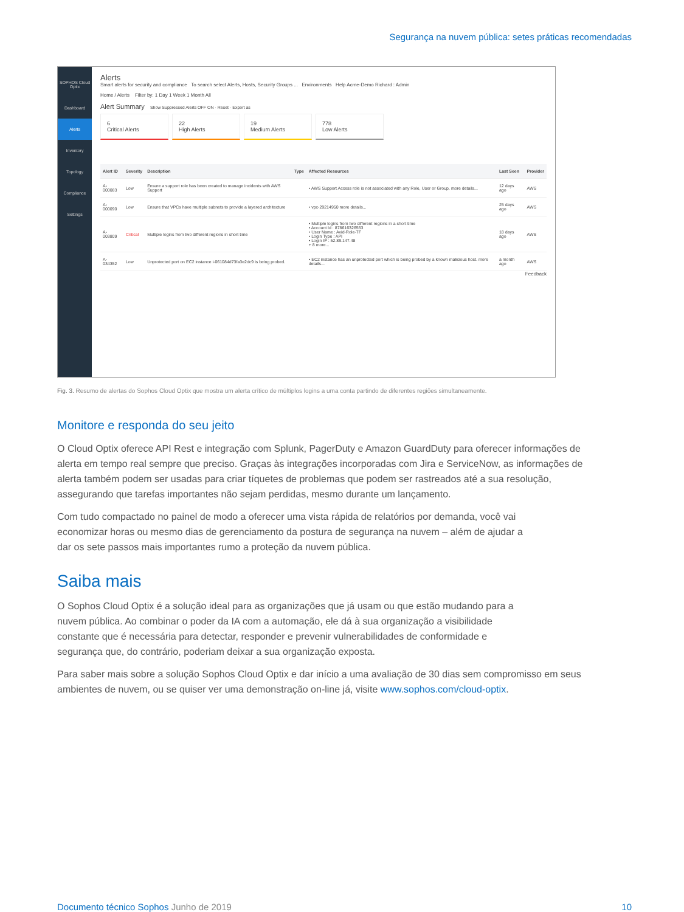Segurança na nuvem pública: setes práticas recomendadas
SOPHOS Cloud Optix
Dashboard
Alerts
Inventory
Topology
Compliance
Settings
Alerts
Smart alerts for security and compliance To search select Alerts, Hosts, Security Groups ... Environments Help Acme-Demo Richard : Admin
Home / Alerts Filter by: 1 Day 1 Week 1 Month All
Alert Summary Show Suppressed Alerts OFF ON · Reset · Export as
6
Critical Alerts
22
High Alerts
19
Medium Alerts
778
Low Alerts
| Alert ID | Severity | Description | Type | Affected Resources | Last Seen | Provider |
| --- | --- | --- | --- | --- | --- | --- |
| A-000083 | Low | Ensure a support role has been created to manage incidents with AWS Support | | • AWS Support Access role is not associated with any Role, User or Group. more details... | 12 days ago | AWS |
| A-000090 | Low | Ensure that VPCs have multiple subnets to provide a layered architecture | | • vpc-29214950 more details... | 25 days ago | AWS |
| A-003809 | Critical | Multiple logins from two different regions in short time | | • Multiple logins from two different regions in a short time • Account Id : 878616326553 • User Name : Avid-Role-TF • Login Type : API • Login IP : 52.89.147.48 + 8 more... | 18 days ago | AWS |
| A-034352 | Low | Unprotected port on EC2 instance i-061084d73fa3e2dc9 is being probed. | | • EC2 instance has an unprotected port which is being probed by a known malicious host. more details... | a month ago | AWS |
Feedback
Fig. 3. Resumo de alertas do Sophos Cloud Optix que mostra um alerta crítico de múltiplos logins a uma conta partindo de diferentes regiões simultaneamente.
Monitore e responda do seu jeito
O Cloud Optix oferece API Rest e integração com Splunk, PagerDuty e Amazon GuardDuty para oferecer informações de alerta em tempo real sempre que preciso. Graças às integrações incorporadas com Jira e ServiceNow, as informações de alerta também podem ser usadas para criar tíquetes de problemas que podem ser rastreados até a sua resolução, assegurando que tarefas importantes não sejam perdidas, mesmo durante um lançamento.
Com tudo compactado no painel de modo a oferecer uma vista rápida de relatórios por demanda, você vai economizar horas ou mesmo dias de gerenciamento da postura de segurança na nuvem – além de ajudar a dar os sete passos mais importantes rumo a proteção da nuvem pública.
Saiba mais
O Sophos Cloud Optix é a solução ideal para as organizações que já usam ou que estão mudando para a nuvem pública. Ao combinar o poder da IA com a automação, ele dá à sua organização a visibilidade constante que é necessária para detectar, responder e prevenir vulnerabilidades de conformidade e segurança que, do contrário, poderiam deixar a sua organização exposta.
Para saber mais sobre a solução Sophos Cloud Optix e dar início a uma avaliação de 30 dias sem compromisso em seus ambientes de nuvem, ou se quiser ver uma demonstração on-line já, visite www.sophos.com/cloud-optix.
Documento técnico Sophos Junho de 2019 10